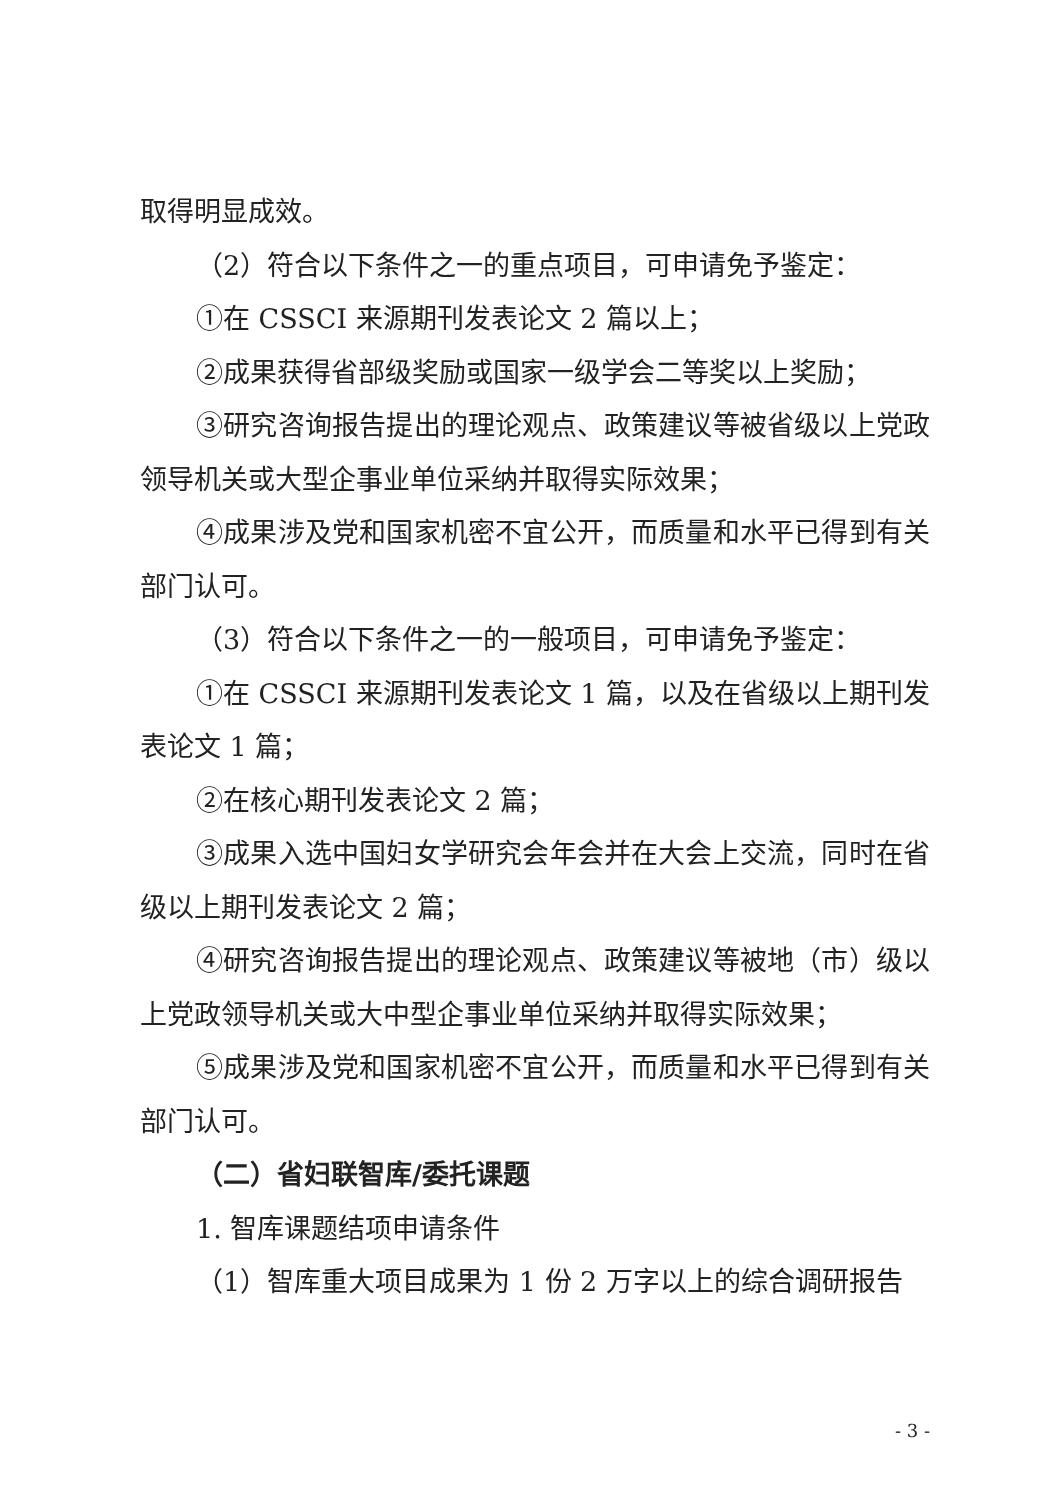取得明显成效。
（2）符合以下条件之一的重点项目，可申请免予鉴定：
①在 CSSCI 来源期刊发表论文 2 篇以上；
②成果获得省部级奖励或国家一级学会二等奖以上奖励；
③研究咨询报告提出的理论观点、政策建议等被省级以上党政领导机关或大型企事业单位采纳并取得实际效果；
④成果涉及党和国家机密不宜公开，而质量和水平已得到有关部门认可。
（3）符合以下条件之一的一般项目，可申请免予鉴定：
①在 CSSCI 来源期刊发表论文 1 篇，以及在省级以上期刊发表论文 1 篇；
②在核心期刊发表论文 2 篇；
③成果入选中国妇女学研究会年会并在大会上交流，同时在省级以上期刊发表论文 2 篇；
④研究咨询报告提出的理论观点、政策建议等被地（市）级以上党政领导机关或大中型企事业单位采纳并取得实际效果；
⑤成果涉及党和国家机密不宜公开，而质量和水平已得到有关部门认可。
（二）省妇联智库/委托课题
1. 智库课题结项申请条件
（1）智库重大项目成果为 1 份 2 万字以上的综合调研报告
- 3 -